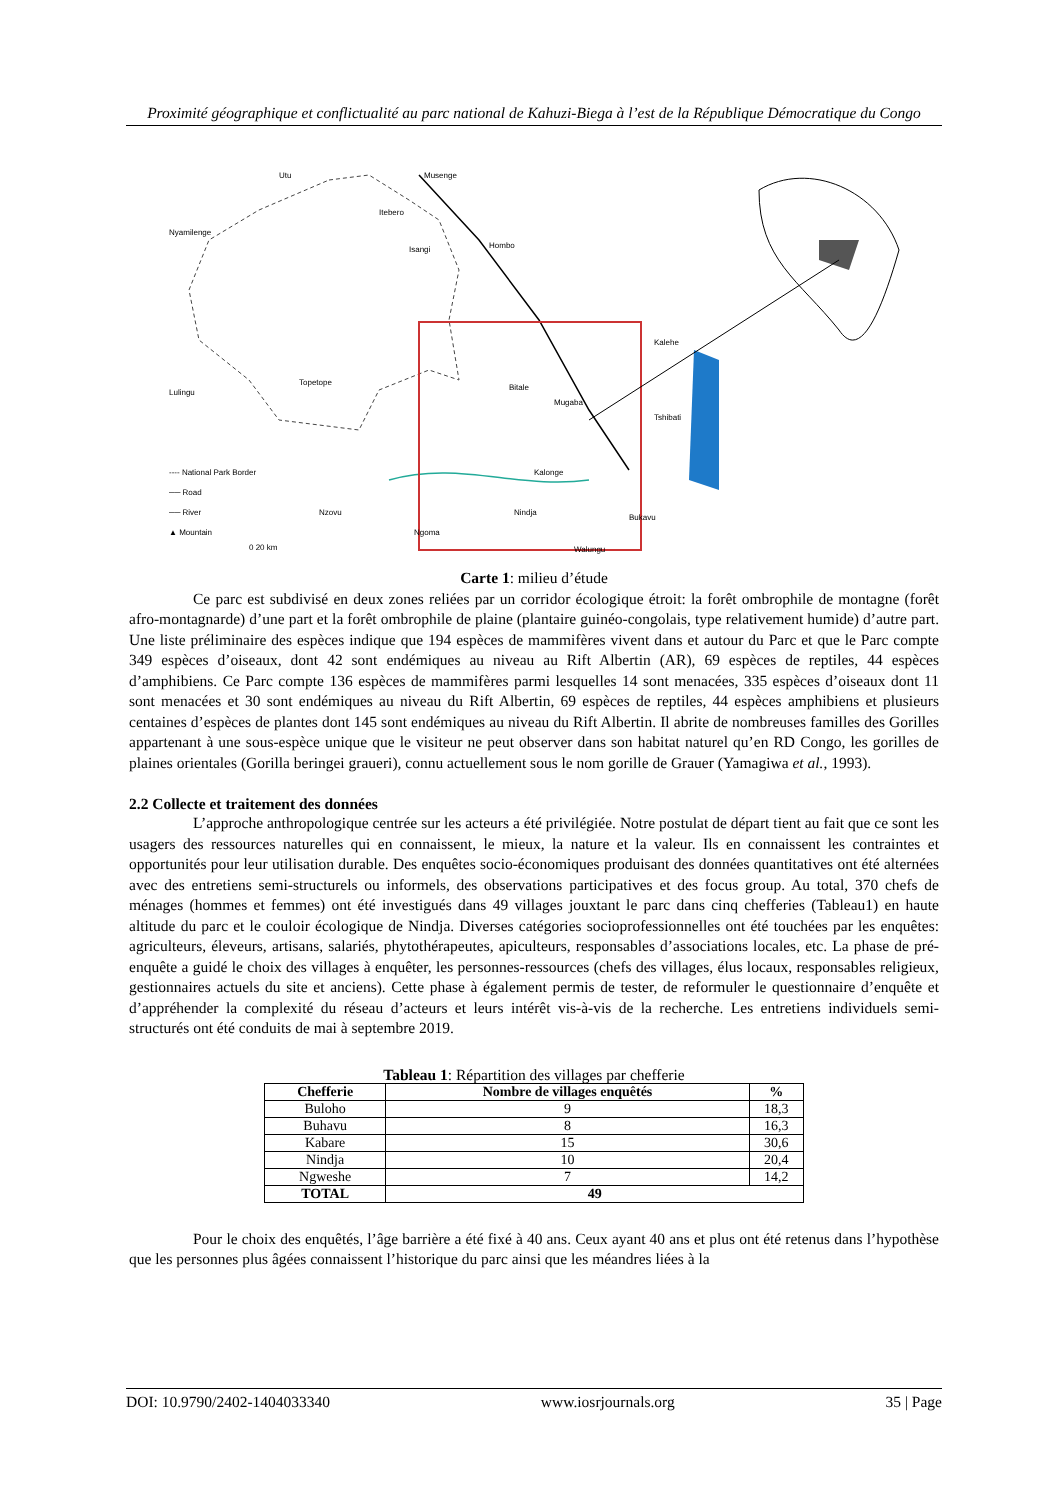Proximité géographique et conflictualité au parc national de Kahuzi-Biega à l’est de la République Démocratique du Congo
Utu
Musenge
Itebero
Nyamilenge
Isangi
Hombo
Bitale
Kalehe
Lulingu
Topetope
Mugaba
Tshibati
Kalonge
Nindja
Nzovu
Ngoma
Walungu
Bukavu
---- National Park Border
── Road
── River
▲ Mountain
0 20 km
Carte 1: milieu d’étude
Ce parc est subdivisé en deux zones reliées par un corridor écologique étroit: la forêt ombrophile de montagne (forêt afro-montagnarde) d’une part et la forêt ombrophile de plaine (plantaire guinéo-congolais, type relativement humide) d’autre part. Une liste préliminaire des espèces indique que 194 espèces de mammifères vivent dans et autour du Parc et que le Parc compte 349 espèces d’oiseaux, dont 42 sont endémiques au niveau au Rift Albertin (AR), 69 espèces de reptiles, 44 espèces d’amphibiens. Ce Parc compte 136 espèces de mammifères parmi lesquelles 14 sont menacées, 335 espèces d’oiseaux dont 11 sont menacées et 30 sont endémiques au niveau du Rift Albertin, 69 espèces de reptiles, 44 espèces amphibiens et plusieurs centaines d’espèces de plantes dont 145 sont endémiques au niveau du Rift Albertin. Il abrite de nombreuses familles des Gorilles appartenant à une sous-espèce unique que le visiteur ne peut observer dans son habitat naturel qu’en RD Congo, les gorilles de plaines orientales (Gorilla beringei graueri), connu actuellement sous le nom gorille de Grauer (Yamagiwa et al., 1993).
2.2 Collecte et traitement des données
L’approche anthropologique centrée sur les acteurs a été privilégiée. Notre postulat de départ tient au fait que ce sont les usagers des ressources naturelles qui en connaissent, le mieux, la nature et la valeur. Ils en connaissent les contraintes et opportunités pour leur utilisation durable. Des enquêtes socio-économiques produisant des données quantitatives ont été alternées avec des entretiens semi-structurels ou informels, des observations participatives et des focus group. Au total, 370 chefs de ménages (hommes et femmes) ont été investigués dans 49 villages jouxtant le parc dans cinq chefferies (Tableau1) en haute altitude du parc et le couloir écologique de Nindja. Diverses catégories socioprofessionnelles ont été touchées par les enquêtes: agriculteurs, éleveurs, artisans, salariés, phytothérapeutes, apiculteurs, responsables d’associations locales, etc. La phase de pré-enquête a guidé le choix des villages à enquêter, les personnes-ressources (chefs des villages, élus locaux, responsables religieux, gestionnaires actuels du site et anciens). Cette phase à également permis de tester, de reformuler le questionnaire d’enquête et d’appréhender la complexité du réseau d’acteurs et leurs intérêt vis-à-vis de la recherche. Les entretiens individuels semi-structurés ont été conduits de mai à septembre 2019.
Tableau 1: Répartition des villages par chefferie
| Chefferie | Nombre de villages enquêtés | % |
| --- | --- | --- |
| Buloho | 9 | 18,3 |
| Buhavu | 8 | 16,3 |
| Kabare | 15 | 30,6 |
| Nindja | 10 | 20,4 |
| Ngweshe | 7 | 14,2 |
| TOTAL | 49 | |
Pour le choix des enquêtés, l’âge barrière a été fixé à 40 ans. Ceux ayant 40 ans et plus ont été retenus dans l’hypothèse que les personnes plus âgées connaissent l’historique du parc ainsi que les méandres liées à la
DOI: 10.9790/2402-1404033340 www.iosrjournals.org 35 | Page